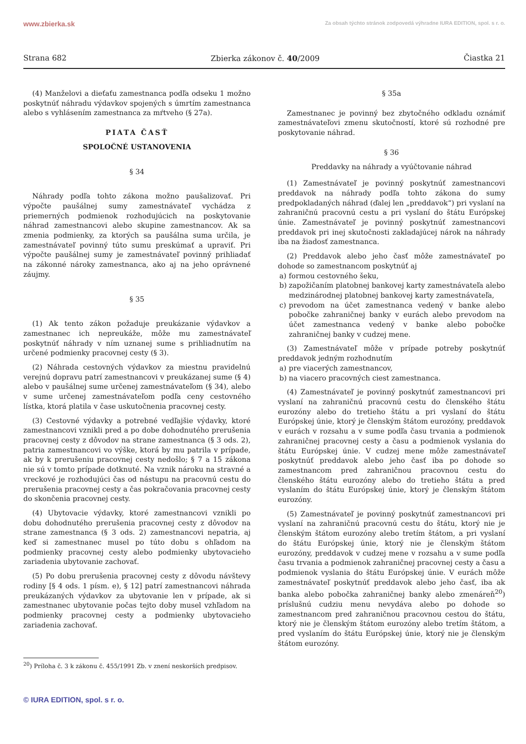www.zbierka.sk Za obsah týchto stránok zodpovedá výhradne IURA EDITION, spol. s r. o.
Strana 682 Zbierka zákonov č. 40/2009 Čiastka 21
(4) Manželovi a dieťaťu zamestnanca podľa odseku 1 možno poskytnúť náhradu výdavkov spojených s úmrtím zamestnanca alebo s vyhlásením zamestnanca za mŕtveho (§ 27a).
PIATA ČASŤ
SPOLOČNÉ USTANOVENIA
§ 34
Náhrady podľa tohto zákona možno paušalizovať. Pri výpočte paušálnej sumy zamestnávateľ vychádza z priemerných podmienok rozhodujúcich na poskytovanie náhrad zamestnancovi alebo skupine zamestnancov. Ak sa zmenia podmienky, za ktorých sa paušálna suma určila, je zamestnávateľ povinný túto sumu preskúmať a upraviť. Pri výpočte paušálnej sumy je zamestnávateľ povinný prihliadať na zákonné nároky zamestnanca, ako aj na jeho oprávnené záujmy.
§ 35
(1) Ak tento zákon požaduje preukázanie výdavkov a zamestnanec ich nepreukáže, môže mu zamestnávateľ poskytnúť náhrady v ním uznanej sume s prihliadnutím na určené podmienky pracovnej cesty (§ 3).
(2) Náhrada cestovných výdavkov za miestnu pravidelnú verejnú dopravu patrí zamestnancovi v preukázanej sume (§ 4) alebo v paušálnej sume určenej zamestnávateľom (§ 34), alebo v sume určenej zamestnávateľom podľa ceny cestovného lístka, ktorá platila v čase uskutočnenia pracovnej cesty.
(3) Cestovné výdavky a potrebné vedľajšie výdavky, ktoré zamestnancovi vznikli pred a po dobe dohodnutého prerušenia pracovnej cesty z dôvodov na strane zamestnanca (§ 3 ods. 2), patria zamestnancovi vo výške, ktorá by mu patrila v prípade, ak by k prerušeniu pracovnej cesty nedošlo; § 7 a 15 zákona nie sú v tomto prípade dotknuté. Na vznik nároku na stravné a vreckové je rozhodujúci čas od nástupu na pracovnú cestu do prerušenia pracovnej cesty a čas pokračovania pracovnej cesty do skončenia pracovnej cesty.
(4) Ubytovacie výdavky, ktoré zamestnancovi vznikli po dobu dohodnutého prerušenia pracovnej cesty z dôvodov na strane zamestnanca (§ 3 ods. 2) zamestnancovi nepatria, aj keď si zamestnanec musel po túto dobu s ohľadom na podmienky pracovnej cesty alebo podmienky ubytovacieho zariadenia ubytovanie zachovať.
(5) Po dobu prerušenia pracovnej cesty z dôvodu návštevy rodiny [§ 4 ods. 1 písm. e), § 12] patrí zamestnancovi náhrada preukázaných výdavkov za ubytovanie len v prípade, ak si zamestnanec ubytovanie počas tejto doby musel vzhľadom na podmienky pracovnej cesty a podmienky ubytovacieho zariadenia zachovať.
§ 35a
Zamestnanec je povinný bez zbytočného odkladu oznámiť zamestnávateľovi zmenu skutočností, ktoré sú rozhodné pre poskytovanie náhrad.
§ 36
Preddavky na náhrady a vyúčtovanie náhrad
(1) Zamestnávateľ je povinný poskytnúť zamestnancovi preddavok na náhrady podľa tohto zákona do sumy predpokladaných náhrad (ďalej len „preddavok“) pri vyslaní na zahraničnú pracovnú cestu a pri vyslaní do štátu Európskej únie. Zamestnávateľ je povinný poskytnúť zamestnancovi preddavok pri inej skutočnosti zakladajúcej nárok na náhrady iba na žiadosť zamestnanca.
(2) Preddavok alebo jeho časť môže zamestnávateľ po dohode so zamestnancom poskytnúť aj
a) formou cestovného šeku,
b) zapožičaním platobnej bankovej karty zamestnávateľa alebo medzinárodnej platobnej bankovej karty zamestnávateľa,
c) prevodom na účet zamestnanca vedený v banke alebo pobočke zahraničnej banky v eurách alebo prevodom na účet zamestnanca vedený v banke alebo pobočke zahraničnej banky v cudzej mene.
(3) Zamestnávateľ môže v prípade potreby poskytnúť preddavok jedným rozhodnutím
a) pre viacerých zamestnancov,
b) na viacero pracovných ciest zamestnanca.
(4) Zamestnávateľ je povinný poskytnúť zamestnancovi pri vyslaní na zahraničnú pracovnú cestu do členského štátu eurozóny alebo do tretieho štátu a pri vyslaní do štátu Európskej únie, ktorý je členským štátom eurozóny, preddavok v eurách v rozsahu a v sume podľa času trvania a podmienok zahraničnej pracovnej cesty a času a podmienok vyslania do štátu Európskej únie. V cudzej mene môže zamestnávateľ poskytnúť preddavok alebo jeho časť iba po dohode so zamestnancom pred zahraničnou pracovnou cestu do členského štátu eurozóny alebo do tretieho štátu a pred vyslaním do štátu Európskej únie, ktorý je členským štátom eurozóny.
(5) Zamestnávateľ je povinný poskytnúť zamestnancovi pri vyslaní na zahraničnú pracovnú cestu do štátu, ktorý nie je členským štátom eurozóny alebo tretím štátom, a pri vyslaní do štátu Európskej únie, ktorý nie je členským štátom eurozóny, preddavok v cudzej mene v rozsahu a v sume podľa času trvania a podmienok zahraničnej pracovnej cesty a času a podmienok vyslania do štátu Európskej únie. V eurách môže zamestnávateľ poskytnúť preddavok alebo jeho časť, iba ak banka alebo pobočka zahraničnej banky alebo zmenáreň<sup>20</sup>) príslušnú cudziu menu nevydáva alebo po dohode so zamestnancom pred zahraničnou pracovnou cestou do štátu, ktorý nie je členským štátom eurozóny alebo tretím štátom, a pred vyslaním do štátu Európskej únie, ktorý nie je členským štátom eurozóny.
<sup>20</sup>) Príloha č. 3 k zákonu č. 455/1991 Zb. v znení neskorších predpisov.
© IURA EDITION, spol. s r. o.